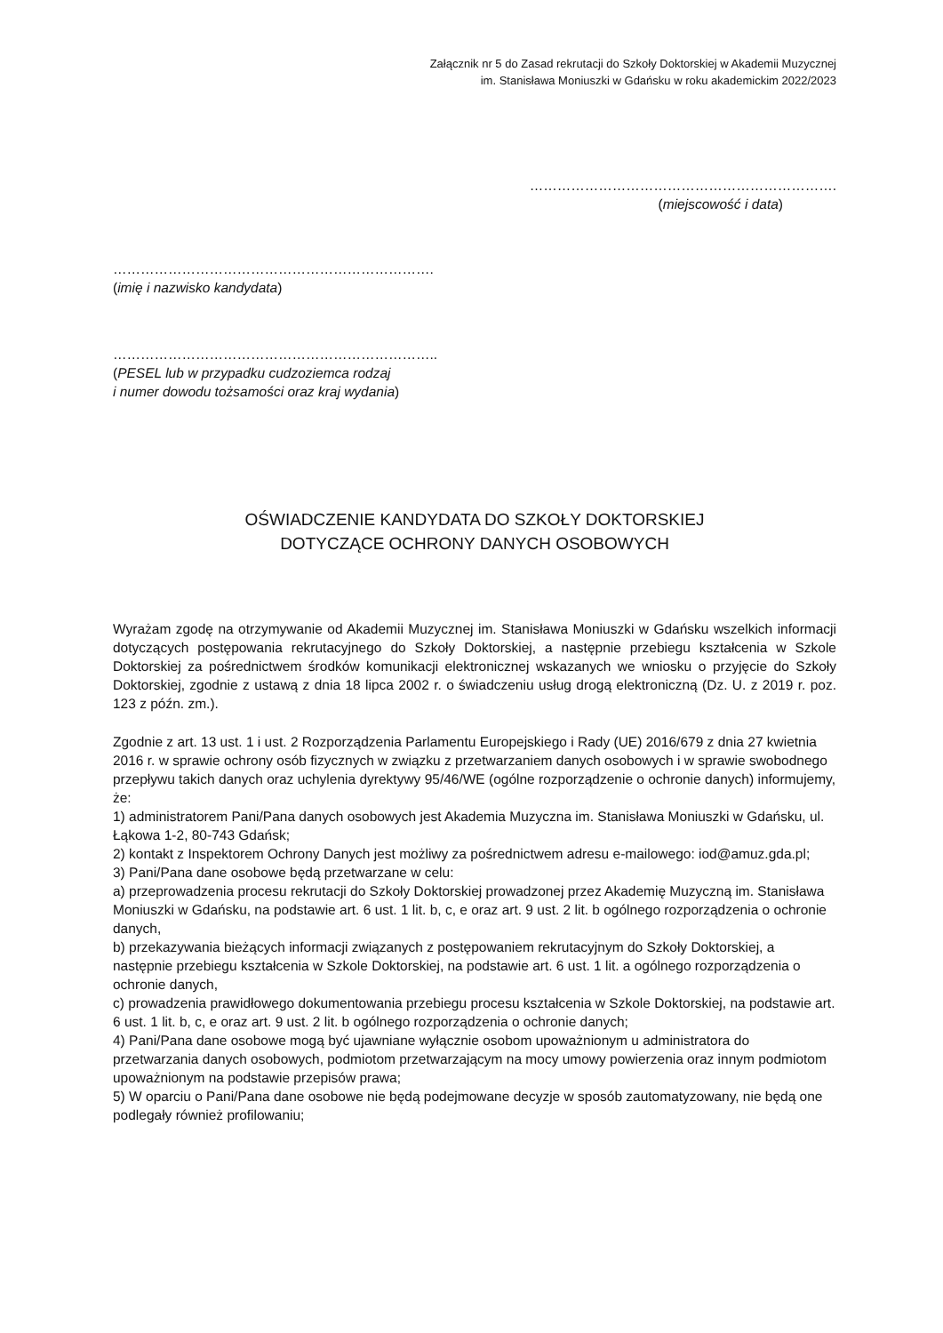Załącznik nr 5 do Zasad rekrutacji do Szkoły Doktorskiej w Akademii Muzycznej
im. Stanisława Moniuszki w Gdańsku w roku akademickim 2022/2023
………………………………………………………….
(miejscowość i data)
…………………………………………………………….
(imię i nazwisko kandydata)
……………………………………………………………..
(PESEL lub w przypadku cudzoziemca rodzaj
i numer dowodu tożsamości oraz kraj wydania)
OŚWIADCZENIE KANDYDATA DO SZKOŁY DOKTORSKIEJ
DOTYCZĄCE OCHRONY DANYCH OSOBOWYCH
Wyrażam zgodę na otrzymywanie od Akademii Muzycznej im. Stanisława Moniuszki w Gdańsku wszelkich informacji dotyczących postępowania rekrutacyjnego do Szkoły Doktorskiej, a następnie przebiegu kształcenia w Szkole Doktorskiej za pośrednictwem środków komunikacji elektronicznej wskazanych we wniosku o przyjęcie do Szkoły Doktorskiej, zgodnie z ustawą z dnia 18 lipca 2002 r. o świadczeniu usług drogą elektroniczną (Dz. U. z 2019 r. poz. 123 z późn. zm.).
Zgodnie z art. 13 ust. 1 i ust. 2 Rozporządzenia Parlamentu Europejskiego i Rady (UE) 2016/679 z dnia 27 kwietnia 2016 r. w sprawie ochrony osób fizycznych w związku z przetwarzaniem danych osobowych i w sprawie swobodnego przepływu takich danych oraz uchylenia dyrektywy 95/46/WE (ogólne rozporządzenie o ochronie danych) informujemy, że:
1) administratorem Pani/Pana danych osobowych jest Akademia Muzyczna im. Stanisława Moniuszki w Gdańsku, ul. Łąkowa 1-2, 80-743 Gdańsk;
2) kontakt z Inspektorem Ochrony Danych jest możliwy za pośrednictwem adresu e-mailowego: iod@amuz.gda.pl;
3) Pani/Pana dane osobowe będą przetwarzane w celu:
a) przeprowadzenia procesu rekrutacji do Szkoły Doktorskiej prowadzonej przez Akademię Muzyczną im. Stanisława Moniuszki w Gdańsku, na podstawie art. 6 ust. 1 lit. b, c, e oraz art. 9 ust. 2 lit. b ogólnego rozporządzenia o ochronie danych,
b) przekazywania bieżących informacji związanych z postępowaniem rekrutacyjnym do Szkoły Doktorskiej, a następnie przebiegu kształcenia w Szkole Doktorskiej, na podstawie art. 6 ust. 1 lit. a ogólnego rozporządzenia o ochronie danych,
c) prowadzenia prawidłowego dokumentowania przebiegu procesu kształcenia w Szkole Doktorskiej, na podstawie art. 6 ust. 1 lit. b, c, e oraz art. 9 ust. 2 lit. b ogólnego rozporządzenia o ochronie danych;
4) Pani/Pana dane osobowe mogą być ujawniane wyłącznie osobom upoważnionym u administratora do przetwarzania danych osobowych, podmiotom przetwarzającym na mocy umowy powierzenia oraz innym podmiotom upoważnionym na podstawie przepisów prawa;
5) W oparciu o Pani/Pana dane osobowe nie będą podejmowane decyzje w sposób zautomatyzowany, nie będą one podlegały również profilowaniu;